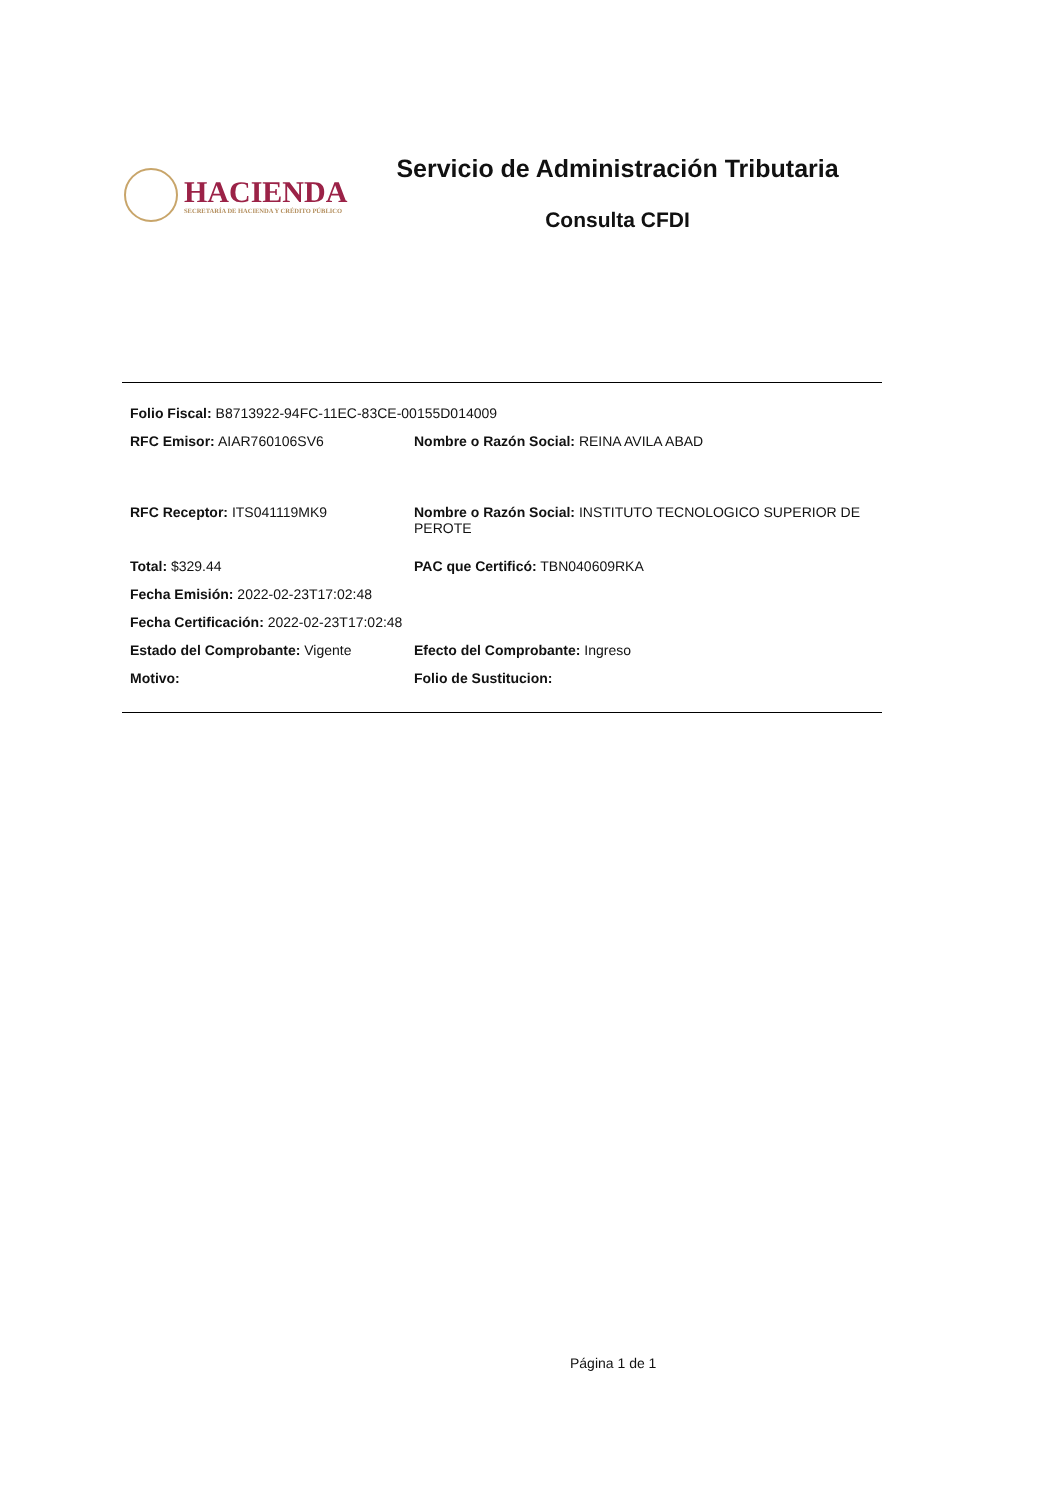HACIENDA
SECRETARÍA DE HACIENDA Y CRÉDITO PÚBLICO
Servicio de Administración Tributaria
Consulta CFDI
Folio Fiscal: B8713922-94FC-11EC-83CE-00155D014009
RFC Emisor: AIAR760106SV6 Nombre o Razón Social: REINA AVILA ABAD
RFC Receptor: ITS041119MK9 Nombre o Razón Social: INSTITUTO TECNOLOGICO SUPERIOR DE PEROTE
Total: $329.44 PAC que Certificó: TBN040609RKA
Fecha Emisión: 2022-02-23T17:02:48
Fecha Certificación: 2022-02-23T17:02:48
Estado del Comprobante: Vigente Efecto del Comprobante: Ingreso
Motivo: Folio de Sustitucion:
Página 1 de 1